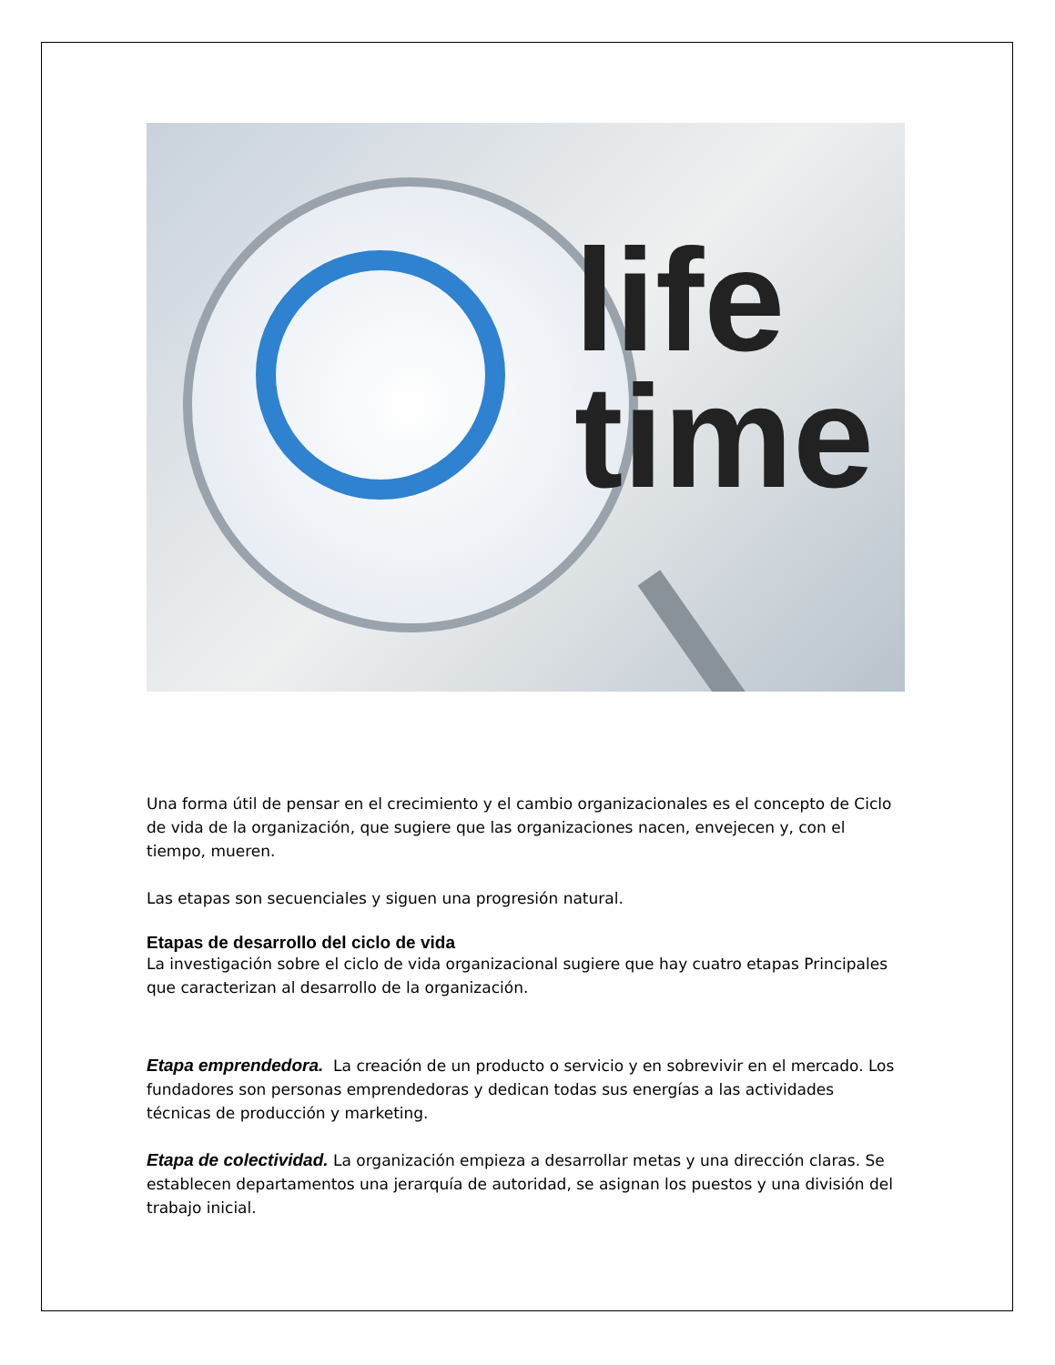life
time
Una forma útil de pensar en el crecimiento y el cambio organizacionales es el concepto de Ciclo de vida de la organización, que sugiere que las organizaciones nacen, envejecen y, con el tiempo, mueren.
Las etapas son secuenciales y siguen una progresión natural.
Etapas de desarrollo del ciclo de vida
La investigación sobre el ciclo de vida organizacional sugiere que hay cuatro etapas Principales que caracterizan al desarrollo de la organización.
Etapa emprendedora. La creación de un producto o servicio y en sobrevivir en el mercado. Los fundadores son personas emprendedoras y dedican todas sus energías a las actividades técnicas de producción y marketing.
Etapa de colectividad. La organización empieza a desarrollar metas y una dirección claras. Se establecen departamentos una jerarquía de autoridad, se asignan los puestos y una división del trabajo inicial.